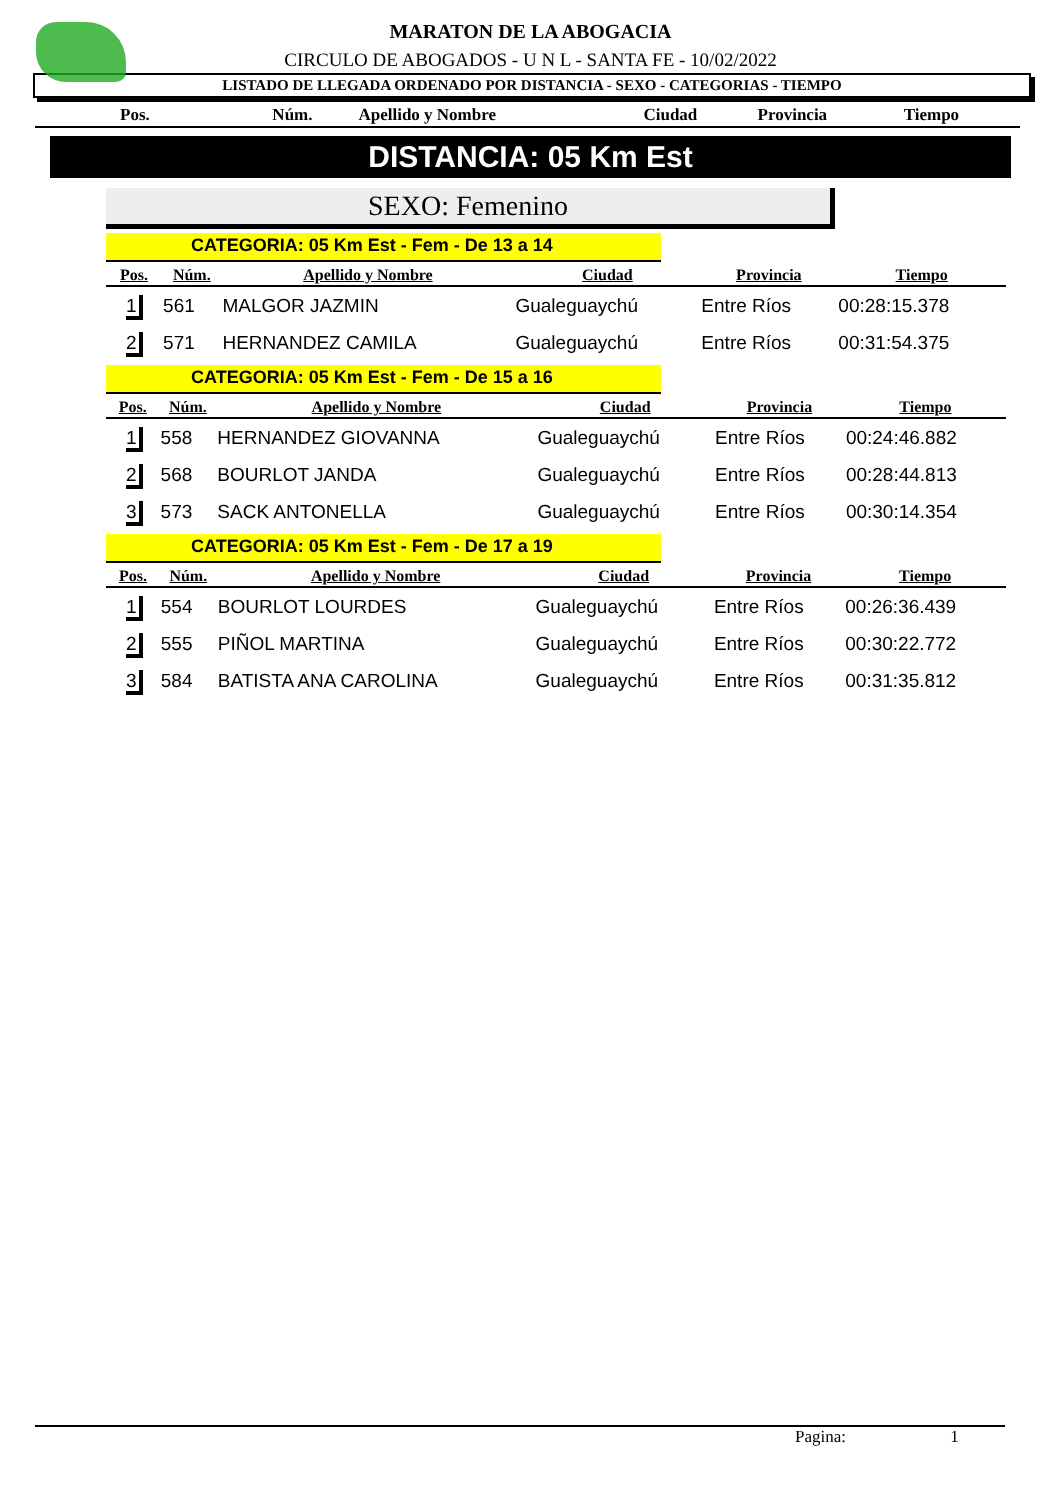MARATON DE LA ABOGACIA
CIRCULO DE ABOGADOS - U N L - SANTA FE - 10/02/2022
LISTADO DE LLEGADA ORDENADO POR DISTANCIA - SEXO - CATEGORIAS - TIEMPO
| Pos. | Núm. | Apellido y Nombre | Ciudad | Provincia | Tiempo |
DISTANCIA: 05 Km Est
SEXO: Femenino
CATEGORIA: 05 Km Est - Fem - De 13 a 14
| Pos. | Núm. | Apellido y Nombre | Ciudad | Provincia | Tiempo |
| --- | --- | --- | --- | --- | --- |
| 1 | 561 | MALGOR JAZMIN | Gualeguaychú | Entre Ríos | 00:28:15.378 |
| 2 | 571 | HERNANDEZ CAMILA | Gualeguaychú | Entre Ríos | 00:31:54.375 |
CATEGORIA: 05 Km Est - Fem - De 15 a 16
| Pos. | Núm. | Apellido y Nombre | Ciudad | Provincia | Tiempo |
| --- | --- | --- | --- | --- | --- |
| 1 | 558 | HERNANDEZ GIOVANNA | Gualeguaychú | Entre Ríos | 00:24:46.882 |
| 2 | 568 | BOURLOT JANDA | Gualeguaychú | Entre Ríos | 00:28:44.813 |
| 3 | 573 | SACK ANTONELLA | Gualeguaychú | Entre Ríos | 00:30:14.354 |
CATEGORIA: 05 Km Est - Fem - De 17 a 19
| Pos. | Núm. | Apellido y Nombre | Ciudad | Provincia | Tiempo |
| --- | --- | --- | --- | --- | --- |
| 1 | 554 | BOURLOT LOURDES | Gualeguaychú | Entre Ríos | 00:26:36.439 |
| 2 | 555 | PIÑOL MARTINA | Gualeguaychú | Entre Ríos | 00:30:22.772 |
| 3 | 584 | BATISTA ANA CAROLINA | Gualeguaychú | Entre Ríos | 00:31:35.812 |
Pagina: 1